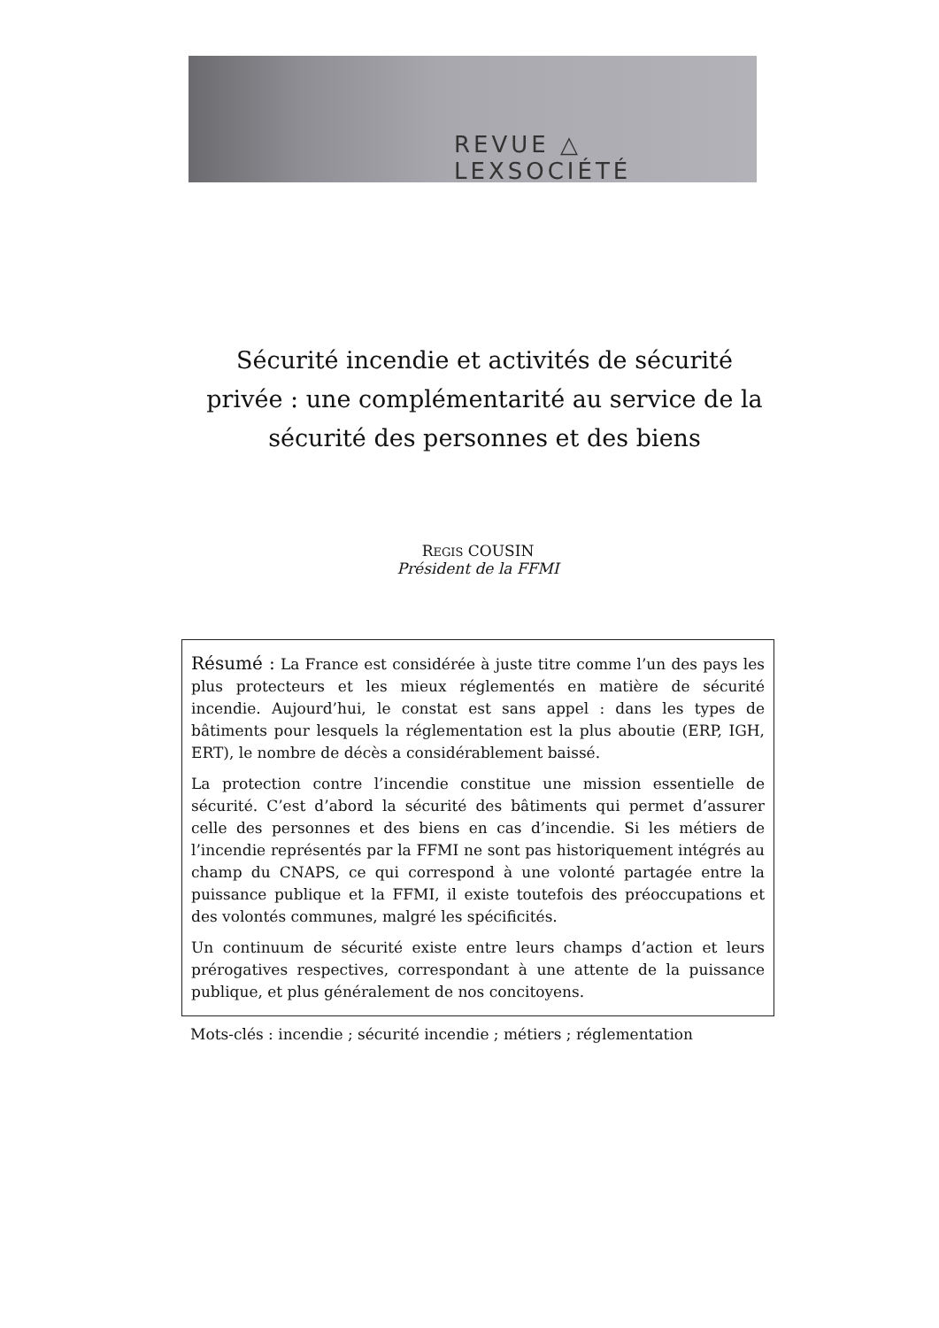REVUE △ LEXSOCIÉTÉ
Sécurité incendie et activités de sécurité privée : une complémentarité au service de la sécurité des personnes et des biens
REGIS COUSIN
Président de la FFMI
Résumé : La France est considérée à juste titre comme l’un des pays les plus protecteurs et les mieux réglementés en matière de sécurité incendie. Aujourd’hui, le constat est sans appel : dans les types de bâtiments pour lesquels la réglementation est la plus aboutie (ERP, IGH, ERT), le nombre de décès a considérablement baissé.
La protection contre l’incendie constitue une mission essentielle de sécurité. C’est d’abord la sécurité des bâtiments qui permet d’assurer celle des personnes et des biens en cas d’incendie. Si les métiers de l’incendie représentés par la FFMI ne sont pas historiquement intégrés au champ du CNAPS, ce qui correspond à une volonté partagée entre la puissance publique et la FFMI, il existe toutefois des préoccupations et des volontés communes, malgré les spécificités.
Un continuum de sécurité existe entre leurs champs d’action et leurs prérogatives respectives, correspondant à une attente de la puissance publique, et plus généralement de nos concitoyens.
Mots-clés : incendie ; sécurité incendie ; métiers ; réglementation